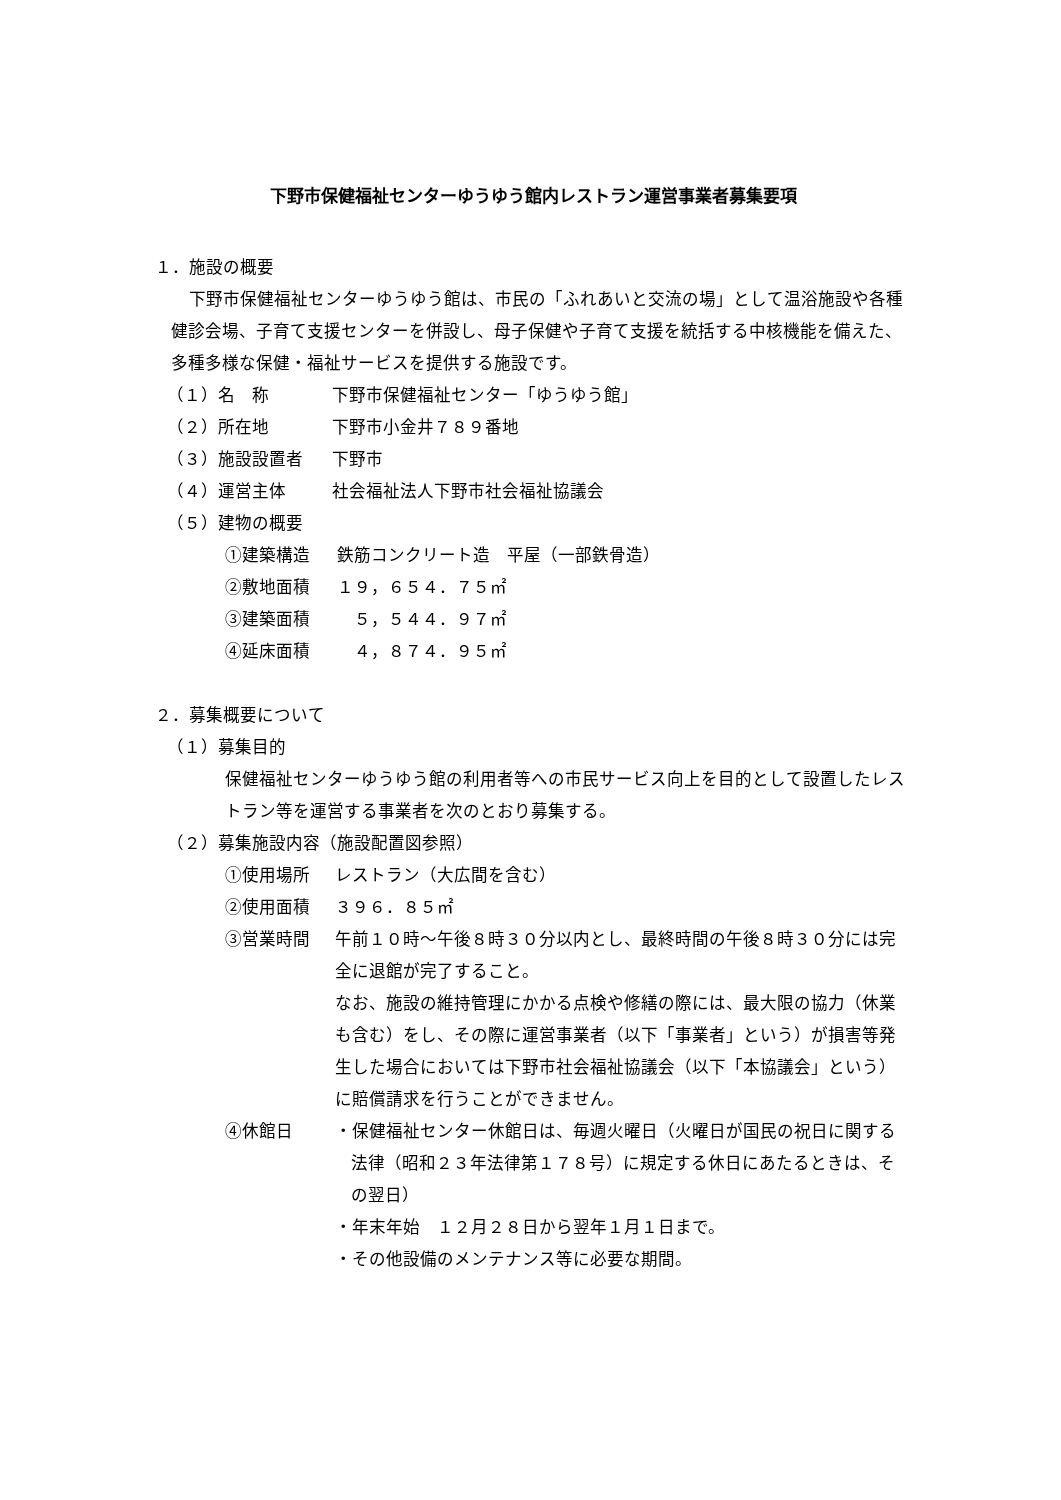下野市保健福祉センターゆうゆう館内レストラン運営事業者募集要項
１．施設の概要
下野市保健福祉センターゆうゆう館は、市民の「ふれあいと交流の場」として温浴施設や各種健診会場、子育て支援センターを併設し、母子保健や子育て支援を統括する中核機能を備えた、多種多様な保健・福祉サービスを提供する施設です。
（１）名　称 下野市保健福祉センター「ゆうゆう館」
（２）所在地 下野市小金井７８９番地
（３）施設設置者 下野市
（４）運営主体 社会福祉法人下野市社会福祉協議会
（５）建物の概要
①建築構造 鉄筋コンクリート造　平屋（一部鉄骨造）
②敷地面積 １９，６５４．７５㎡
③建築面積　５，５４４．９７㎡
④延床面積　４，８７４．９５㎡
２．募集概要について
（１）募集目的
保健福祉センターゆうゆう館の利用者等への市民サービス向上を目的として設置したレストラン等を運営する事業者を次のとおり募集する。
（２）募集施設内容（施設配置図参照）
①使用場所 レストラン（大広間を含む）
②使用面積 ３９６．８５㎡
③営業時間 午前１０時～午後８時３０分以内とし、最終時間の午後８時３０分には完全に退館が完了すること。
なお、施設の維持管理にかかる点検や修繕の際には、最大限の協力（休業も含む）をし、その際に運営事業者（以下「事業者」という）が損害等発生した場合においては下野市社会福祉協議会（以下「本協議会」という）に賠償請求を行うことができません。
④休館日 ・保健福祉センター休館日は、毎週火曜日（火曜日が国民の祝日に関する法律（昭和２３年法律第１７８号）に規定する休日にあたるときは、その翌日）
・年末年始　１２月２８日から翌年１月１日まで。
・その他設備のメンテナンス等に必要な期間。